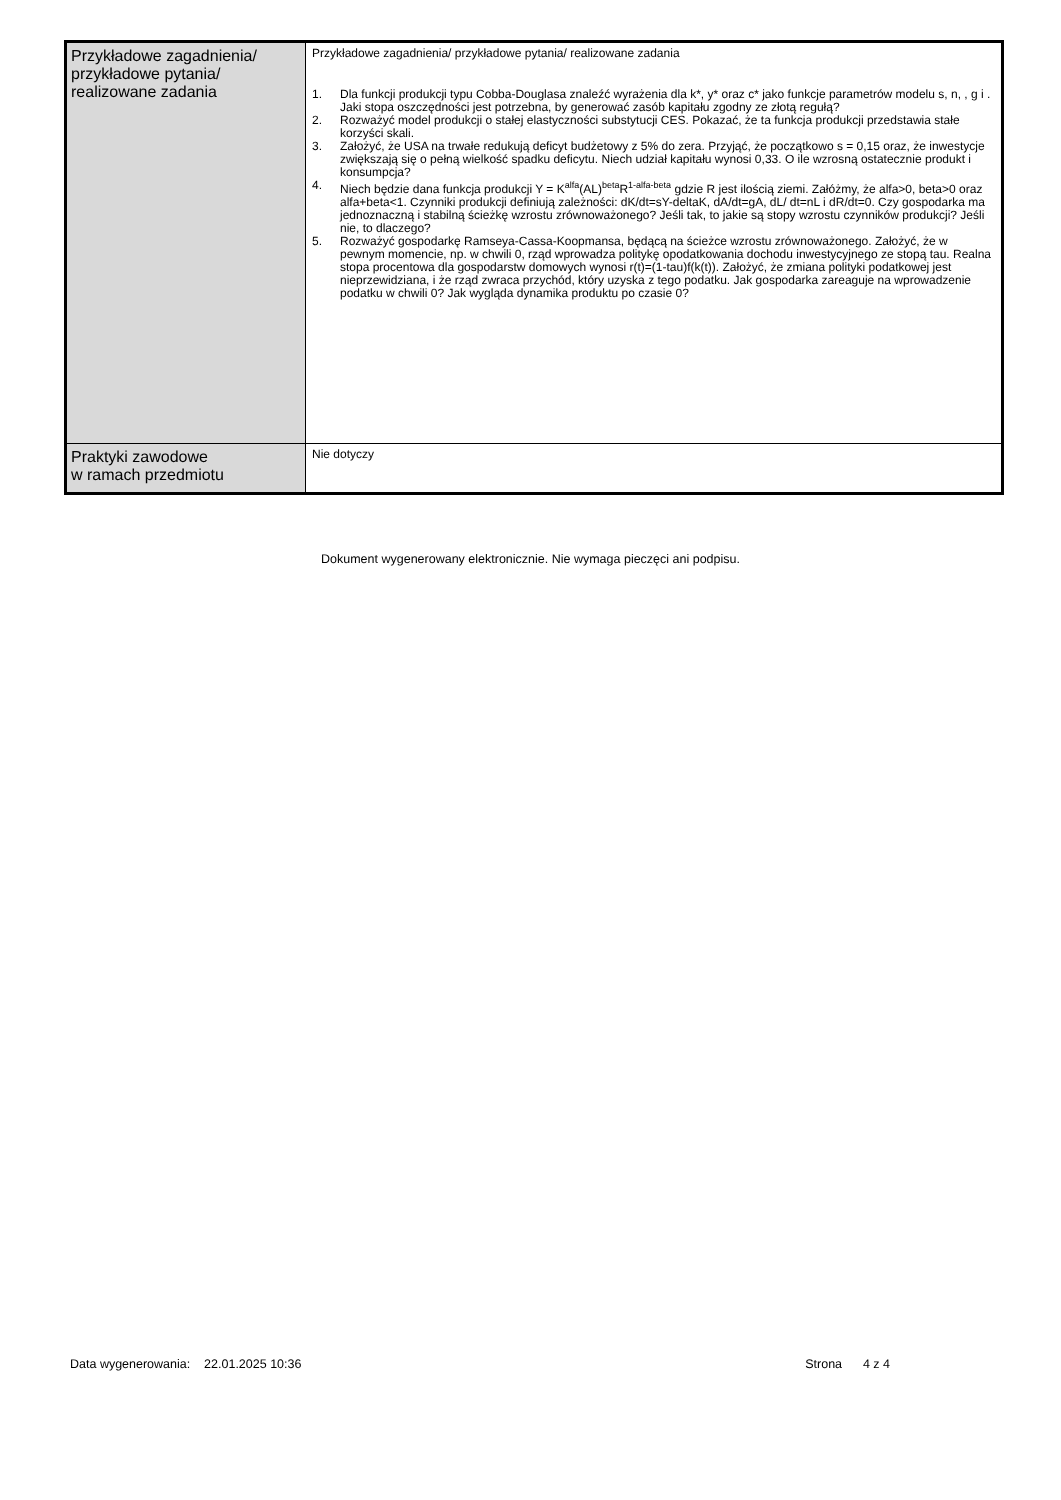| Przykładowe zagadnienia/ przykładowe pytania/ realizowane zadania | Przykładowe zagadnienia/ przykładowe pytania/ realizowane zadania 1. Dla funkcji produkcji typu Cobba-Douglasa znaleźć wyrażenia dla k*, y* oraz c* jako funkcje parametrów modelu s, n, , g i . Jaki stopa oszczędności jest potrzebna, by generować zasób kapitału zgodny ze złotą regułą? 2. Rozważyć model produkcji o stałej elastyczności substytucji CES. Pokazać, że ta funkcja produkcji przedstawia stałe korzyści skali. 3. Założyć, że USA na trwałe redukują deficyt budżetowy z 5% do zera. Przyjąć, że początkowo s = 0,15 oraz, że inwestycje zwiększają się o pełną wielkość spadku deficytu. Niech udział kapitału wynosi 0,33. O ile wzrosną ostatecznie produkt i konsumpcja? 4. Niech będzie dana funkcja produkcji Y = K<sup>alfa</sup>(AL)<sup>beta</sup>R<sup>1-alfa-beta</sup> gdzie R jest ilością ziemi. Załóżmy, że alfa>0, beta>0 oraz alfa+beta<1. Czynniki produkcji definiują zależności: dK/dt=sY-deltaK, dA/dt=gA, dL/ dt=nL i dR/dt=0. Czy gospodarka ma jednoznaczną i stabilną ścieżkę wzrostu zrównoważonego? Jeśli tak, to jakie są stopy wzrostu czynników produkcji? Jeśli nie, to dlaczego? 5. Rozważyć gospodarkę Ramseya-Cassa-Koopmansa, będącą na ścieżce wzrostu zrównoważonego. Założyć, że w pewnym momencie, np. w chwili 0, rząd wprowadza politykę opodatkowania dochodu inwestycyjnego ze stopą tau. Realna stopa procentowa dla gospodarstw domowych wynosi r(t)=(1-tau)f(k(t)). Założyć, że zmiana polityki podatkowej jest nieprzewidziana, i że rząd zwraca przychód, który uzyska z tego podatku. Jak gospodarka zareaguje na wprowadzenie podatku w chwili 0? Jak wygląda dynamika produktu po czasie 0? |
| Praktyki zawodowe w ramach przedmiotu | Nie dotyczy |
Dokument wygenerowany elektronicznie. Nie wymaga pieczęci ani podpisu.
Data wygenerowania: 22.01.2025 10:36 Strona 4 z 4